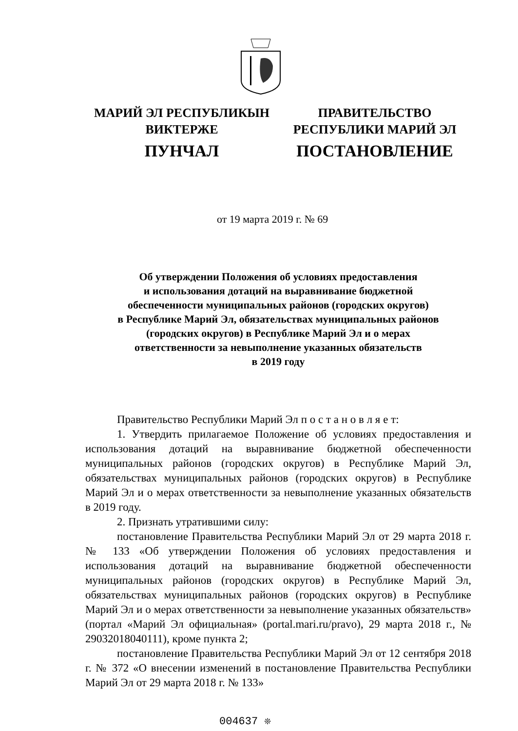МАРИЙ ЭЛ РЕСПУБЛИКЫН
ВИКТЕРЖЕ
ПУНЧАЛ
ПРАВИТЕЛЬСТВО
РЕСПУБЛИКИ МАРИЙ ЭЛ
ПОСТАНОВЛЕНИЕ
от 19 марта 2019 г. № 69
Об утверждении Положения об условиях предоставления
и использования дотаций на выравнивание бюджетной
обеспеченности муниципальных районов (городских округов)
в Республике Марий Эл, обязательствах муниципальных районов
(городских округов) в Республике Марий Эл и о мерах
ответственности за невыполнение указанных обязательств
в 2019 году
Правительство Республики Марий Эл п о с т а н о в л я е т:
1. Утвердить прилагаемое Положение об условиях предоставления и использования дотаций на выравнивание бюджетной обеспеченности муниципальных районов (городских округов) в Республике Марий Эл, обязательствах муниципальных районов (городских округов) в Республике Марий Эл и о мерах ответственности за невыполнение указанных обязательств в 2019 году.
2. Признать утратившими силу:
постановление Правительства Республики Марий Эл от 29 марта 2018 г. № 133 «Об утверждении Положения об условиях предоставления и использования дотаций на выравнивание бюджетной обеспеченности муниципальных районов (городских округов) в Республике Марий Эл, обязательствах муниципальных районов (городских округов) в Республике Марий Эл и о мерах ответственности за невыполнение указанных обязательств» (портал «Марий Эл официальная» (portal.mari.ru/pravo), 29 марта 2018 г., № 29032018040111), кроме пункта 2;
постановление Правительства Республики Марий Эл от 12 сентября 2018 г. № 372 «О внесении изменений в постановление Правительства Республики Марий Эл от 29 марта 2018 г. № 133»
004637 ❊